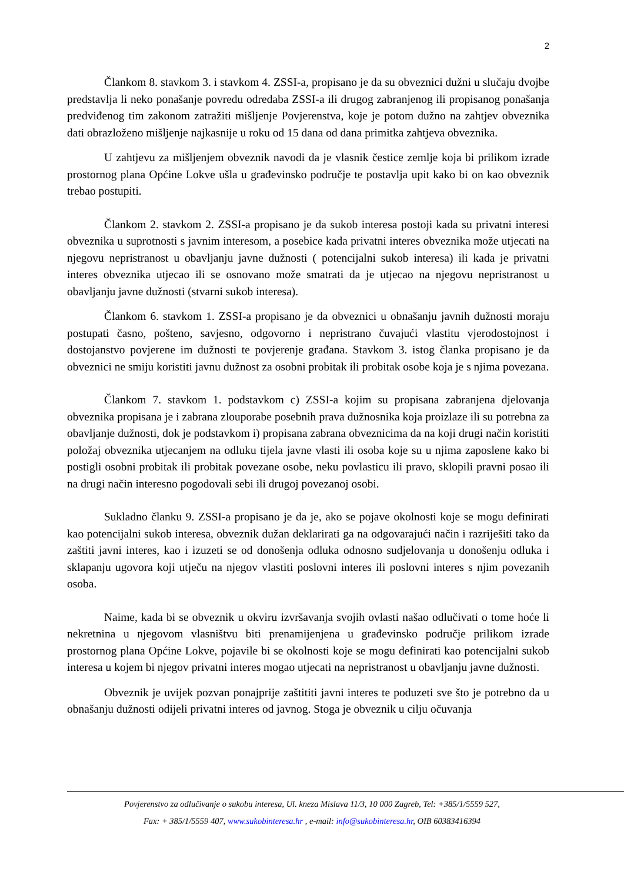2
Člankom 8. stavkom 3. i stavkom 4. ZSSI-a, propisano je da su obveznici dužni u slučaju dvojbe predstavlja li neko ponašanje povredu odredaba ZSSI-a ili drugog zabranjenog ili propisanog ponašanja predviđenog tim zakonom zatražiti mišljenje Povjerenstva, koje je potom dužno na zahtjev obveznika dati obrazloženo mišljenje najkasnije u roku od 15 dana od dana primitka zahtjeva obveznika.
U zahtjevu za mišljenjem obveznik navodi da je vlasnik čestice zemlje koja bi prilikom izrade prostornog plana Općine Lokve ušla u građevinsko područje te postavlja upit kako bi on kao obveznik trebao postupiti.
Člankom 2. stavkom 2. ZSSI-a propisano je da sukob interesa postoji kada su privatni interesi obveznika u suprotnosti s javnim interesom, a posebice kada privatni interes obveznika može utjecati na njegovu nepristranost u obavljanju javne dužnosti ( potencijalni sukob interesa) ili kada je privatni interes obveznika utjecao ili se osnovano može smatrati da je utjecao na njegovu nepristranost u obavljanju javne dužnosti (stvarni sukob interesa).
Člankom 6. stavkom 1. ZSSI-a propisano je da obveznici u obnašanju javnih dužnosti moraju postupati časno, pošteno, savjesno, odgovorno i nepristrano čuvajući vlastitu vjerodostojnost i dostojanstvo povjerene im dužnosti te povjerenje građana. Stavkom 3. istog članka propisano je da obveznici ne smiju koristiti javnu dužnost za osobni probitak ili probitak osobe koja je s njima povezana.
Člankom 7. stavkom 1. podstavkom c) ZSSI-a kojim su propisana zabranjena djelovanja obveznika propisana je i zabrana zlouporabe posebnih prava dužnosnika koja proizlaze ili su potrebna za obavljanje dužnosti, dok je podstavkom i) propisana zabrana obveznicima da na koji drugi način koristiti položaj obveznika utjecanjem na odluku tijela javne vlasti ili osoba koje su u njima zaposlene kako bi postigli osobni probitak ili probitak povezane osobe, neku povlasticu ili pravo, sklopili pravni posao ili na drugi način interesno pogodovali sebi ili drugoj povezanoj osobi.
Sukladno članku 9. ZSSI-a propisano je da je, ako se pojave okolnosti koje se mogu definirati kao potencijalni sukob interesa, obveznik dužan deklarirati ga na odgovarajući način i razriješiti tako da zaštiti javni interes, kao i izuzeti se od donošenja odluka odnosno sudjelovanja u donošenju odluka i sklapanju ugovora koji utječu na njegov vlastiti poslovni interes ili poslovni interes s njim povezanih osoba.
Naime, kada bi se obveznik u okviru izvršavanja svojih ovlasti našao odlučivati o tome hoće li nekretnina u njegovom vlasništvu biti prenamijenjena u građevinsko područje prilikom izrade prostornog plana Općine Lokve, pojavile bi se okolnosti koje se mogu definirati kao potencijalni sukob interesa u kojem bi njegov privatni interes mogao utjecati na nepristranost u obavljanju javne dužnosti.
Obveznik je uvijek pozvan ponajprije zaštititi javni interes te poduzeti sve što je potrebno da u obnašanju dužnosti odijeli privatni interes od javnog. Stoga je obveznik u cilju očuvanja
Povjerenstvo za odlučivanje o sukobu interesa, Ul. kneza Mislava 11/3, 10 000 Zagreb, Tel: +385/1/5559 527,
Fax: + 385/1/5559 407, www.sukobinteresa.hr , e-mail: info@sukobinteresa.hr, OIB 60383416394